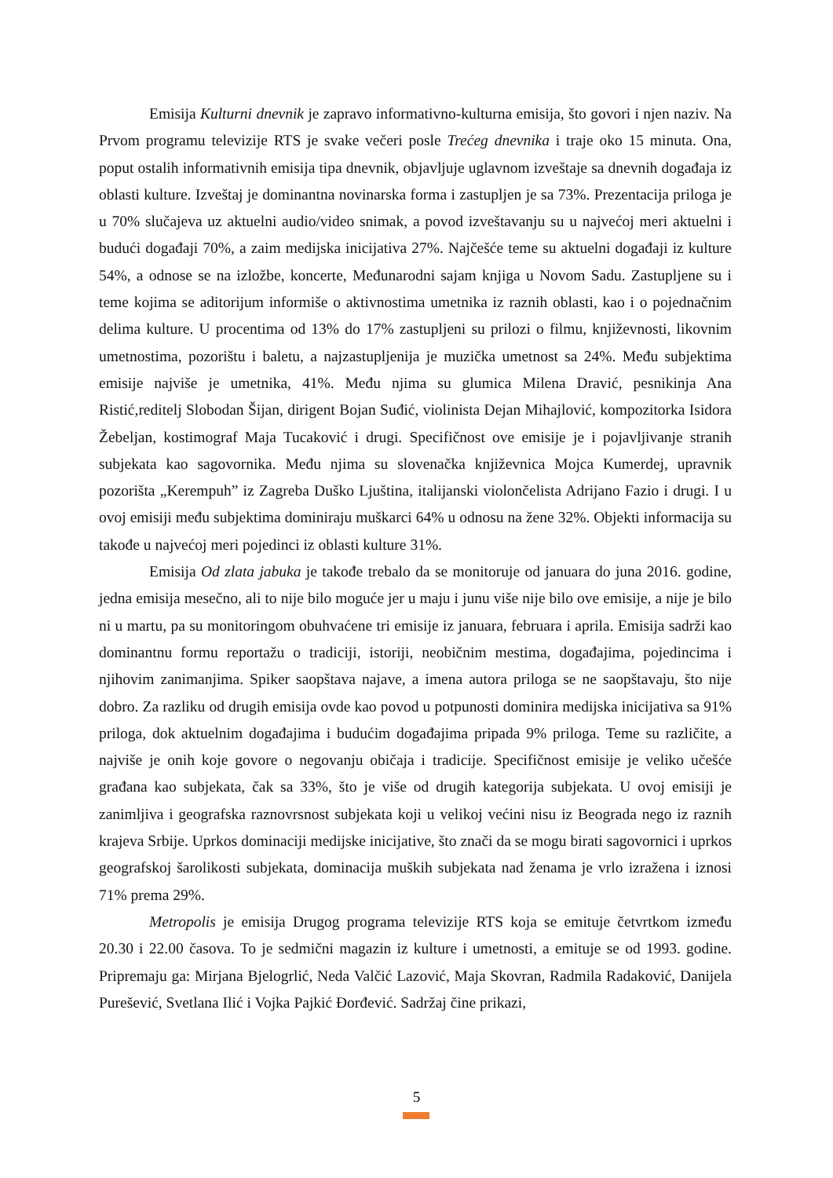Emisija Kulturni dnevnik je zapravo informativno-kulturna emisija, što govori i njen naziv. Na Prvom programu televizije RTS je svake večeri posle Trećeg dnevnika i traje oko 15 minuta. Ona, poput ostalih informativnih emisija tipa dnevnik, objavljuje uglavnom izveštaje sa dnevnih događaja iz oblasti kulture. Izveštaj je dominantna novinarska forma i zastupljen je sa 73%. Prezentacija priloga je u 70% slučajeva uz aktuelni audio/video snimak, a povod izveštavanju su u najvećoj meri aktuelni i budući događaji 70%, a zaim medijska inicijativa 27%. Najčešće teme su aktuelni događaji iz kulture 54%, a odnose se na izložbe, koncerte, Međunarodni sajam knjiga u Novom Sadu. Zastupljene su i teme kojima se aditorijum informiše o aktivnostima umetnika iz raznih oblasti, kao i o pojednačnim delima kulture. U procentima od 13% do 17% zastupljeni su prilozi o filmu, književnosti, likovnim umetnostima, pozorištu i baletu, a najzastupljenija je muzička umetnost sa 24%. Među subjektima emisije najviše je umetnika, 41%. Među njima su glumica Milena Dravić, pesnikinja Ana Ristić,reditelj Slobodan Šijan, dirigent Bojan Suđić, violinista Dejan Mihajlović, kompozitorka Isidora Žebeljan, kostimograf Maja Tucaković i drugi. Specifičnost ove emisije je i pojavljivanje stranih subjekata kao sagovornika. Među njima su slovenačka književnica Mojca Kumerdej, upravnik pozorišta „Kerempuh” iz Zagreba Duško Ljuština, italijanski violončelista Adrijano Fazio i drugi. I u ovoj emisiji među subjektima dominiraju muškarci 64% u odnosu na žene 32%. Objekti informacija su takođe u najvećoj meri pojedinci iz oblasti kulture 31%.
Emisija Od zlata jabuka je takođe trebalo da se monitoruje od januara do juna 2016. godine, jedna emisija mesečno, ali to nije bilo moguće jer u maju i junu više nije bilo ove emisije, a nije je bilo ni u martu, pa su monitoringom obuhvaćene tri emisije iz januara, februara i aprila. Emisija sadrži kao dominantnu formu reportažu o tradiciji, istoriji, neobičnim mestima, događajima, pojedincima i njihovim zanimanjima. Spiker saopštava najave, a imena autora priloga se ne saopštavaju, što nije dobro. Za razliku od drugih emisija ovde kao povod u potpunosti dominira medijska inicijativa sa 91% priloga, dok aktuelnim događajima i budućim događajima pripada 9% priloga. Teme su različite, a najviše je onih koje govore o negovanju običaja i tradicije. Specifičnost emisije je veliko učešće građana kao subjekata, čak sa 33%, što je više od drugih kategorija subjekata. U ovoj emisiji je zanimljiva i geografska raznovrsnost subjekata koji u velikoj većini nisu iz Beograda nego iz raznih krajeva Srbije. Uprkos dominaciji medijske inicijative, što znači da se mogu birati sagovornici i uprkos geografskoj šarolikosti subjekata, dominacija muških subjekata nad ženama je vrlo izražena i iznosi 71% prema 29%.
Metropolis je emisija Drugog programa televizije RTS koja se emituje četvrtkom između 20.30 i 22.00 časova. To je sedmični magazin iz kulture i umetnosti, a emituje se od 1993. godine. Pripremaju ga: Mirjana Bjelogrlić, Neda Valčić Lazović, Maja Skovran, Radmila Radaković, Danijela Purešević, Svetlana Ilić i Vojka Pajkić Đorđević. Sadržaj čine prikazi,
5